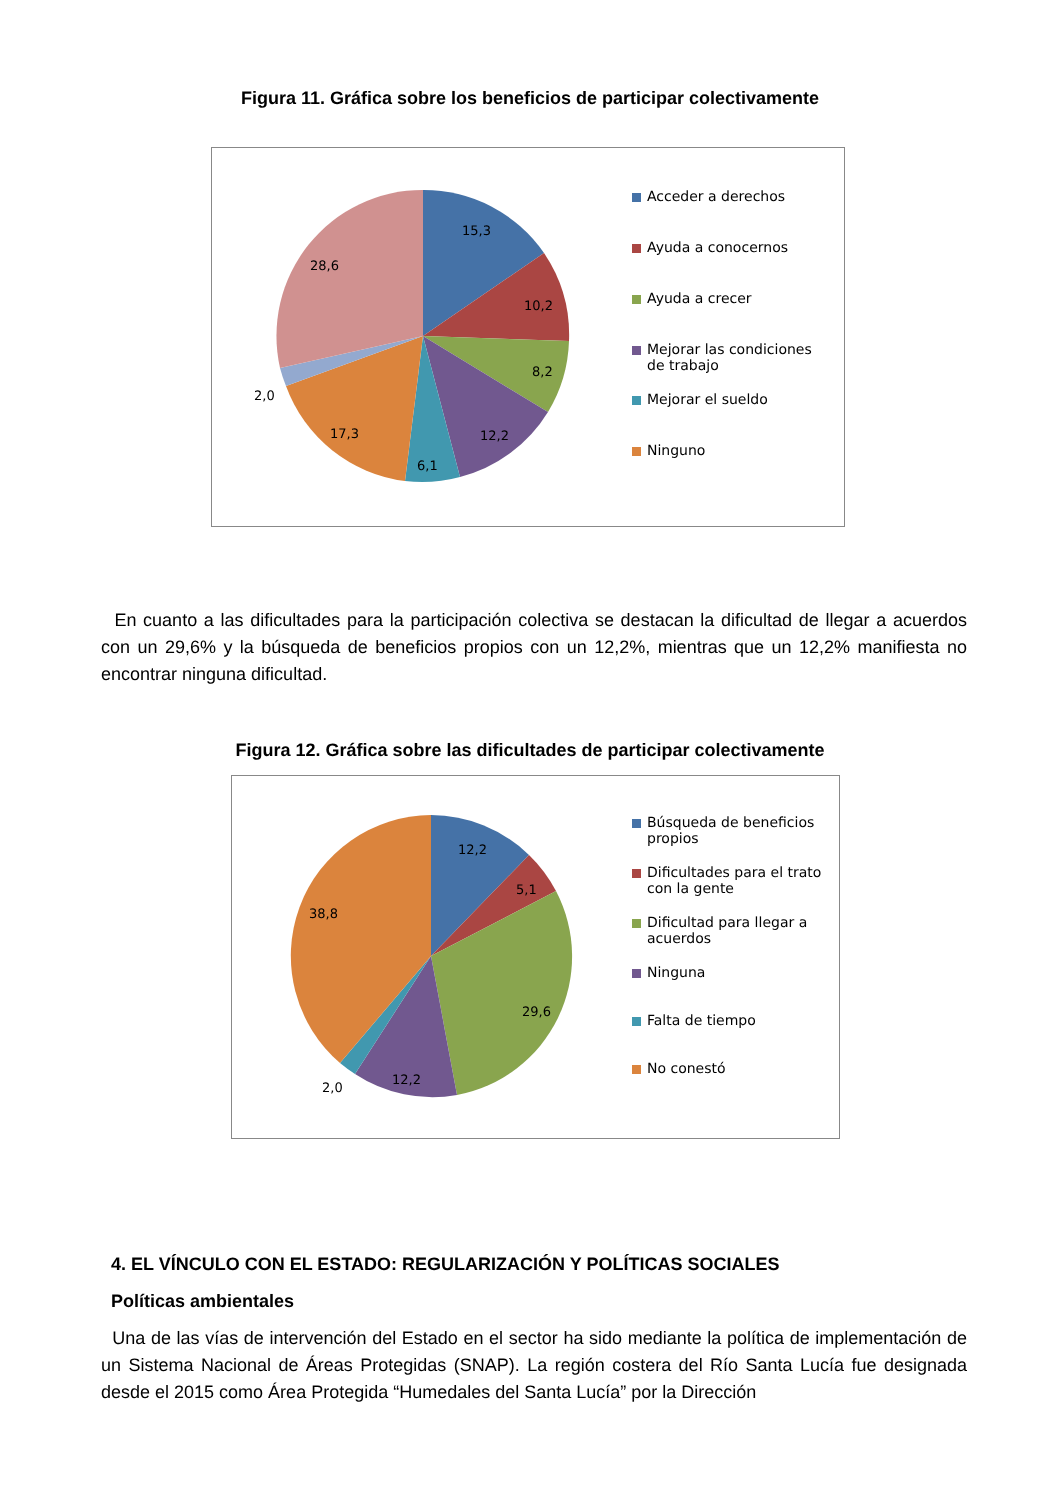Figura 11. Gráfica sobre los beneficios de participar colectivamente
15,3
10,2
8,2
12,2
6,1
17,3
2,0
28,6
Acceder a derechos
Ayuda a conocernos
Ayuda a crecer
Mejorar las condiciones
de trabajo
Mejorar el sueldo
Ninguno
En cuanto a las dificultades para la participación colectiva se destacan la dificultad de llegar a acuerdos con un 29,6% y la búsqueda de beneficios propios con un 12,2%, mientras que un 12,2% manifiesta no encontrar ninguna dificultad.
Figura 12. Gráfica sobre las dificultades de participar colectivamente
12,2
5,1
29,6
12,2
2,0
38,8
Búsqueda de beneficios
propios
Dificultades para el trato
con la gente
Dificultad para llegar a
acuerdos
Ninguna
Falta de tiempo
No conestó
4. EL VÍNCULO CON EL ESTADO: REGULARIZACIÓN Y POLÍTICAS SOCIALES
Políticas ambientales
Una de las vías de intervención del Estado en el sector ha sido mediante la política de implemen­tación de un Sistema Nacional de Áreas Protegidas (SNAP). La región costera del Río Santa Lucía fue designada desde el 2015 como Área Protegida “Humedales del Santa Lucía” por la Dirección